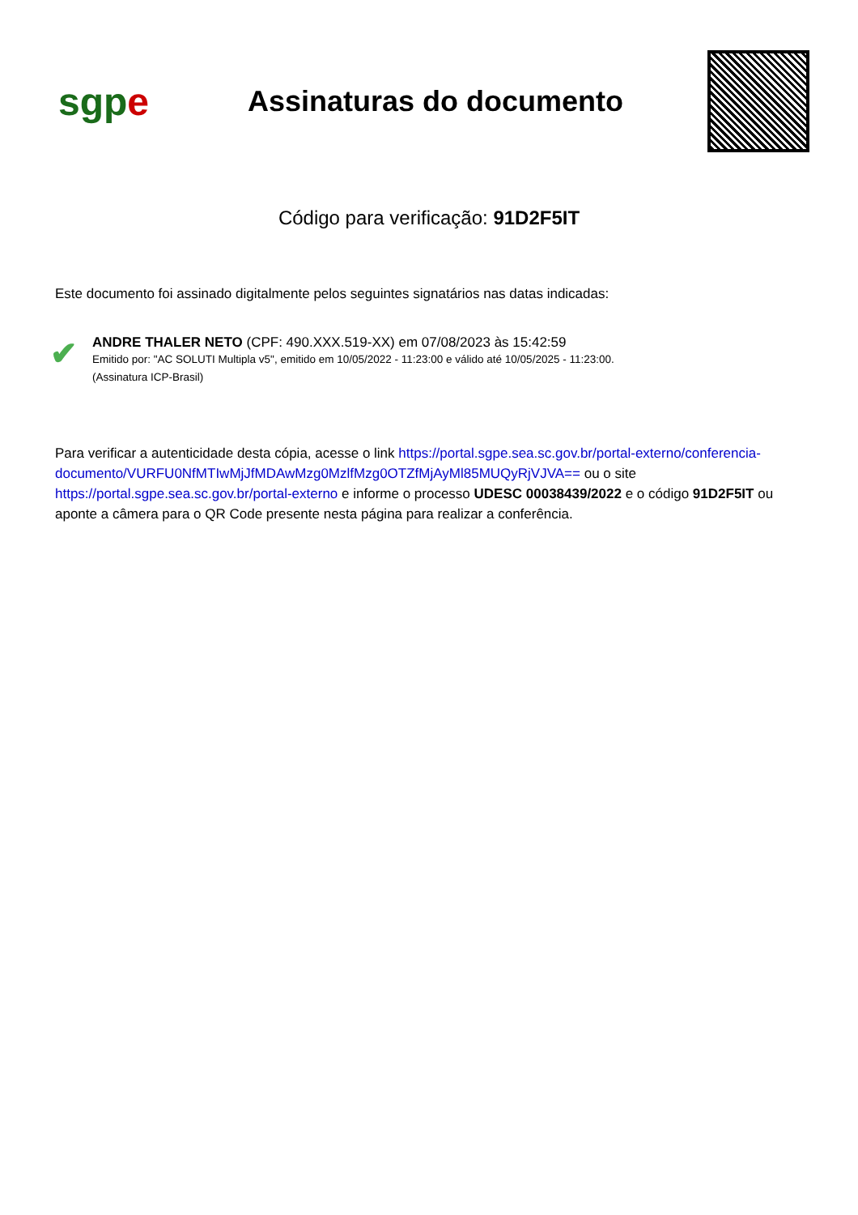sgp e
Assinaturas do documento
Código para verificação: 91D2F5IT
Este documento foi assinado digitalmente pelos seguintes signatários nas datas indicadas:
✔
ANDRE THALER NETO (CPF: 490.XXX.519-XX) em 07/08/2023 às 15:42:59
Emitido por: "AC SOLUTI Multipla v5", emitido em 10/05/2022 - 11:23:00 e válido até 10/05/2025 - 11:23:00.
(Assinatura ICP-Brasil)
Para verificar a autenticidade desta cópia, acesse o link https://portal.sgpe.sea.sc.gov.br/portal-externo/conferencia-documento/VURFU0NfMTIwMjJfMDAwMzg0MzlfMzg0OTZfMjAyMl85MUQyRjVJVA== ou o site https://portal.sgpe.sea.sc.gov.br/portal-externo e informe o processo UDESC 00038439/2022 e o código 91D2F5IT ou aponte a câmera para o QR Code presente nesta página para realizar a conferência.